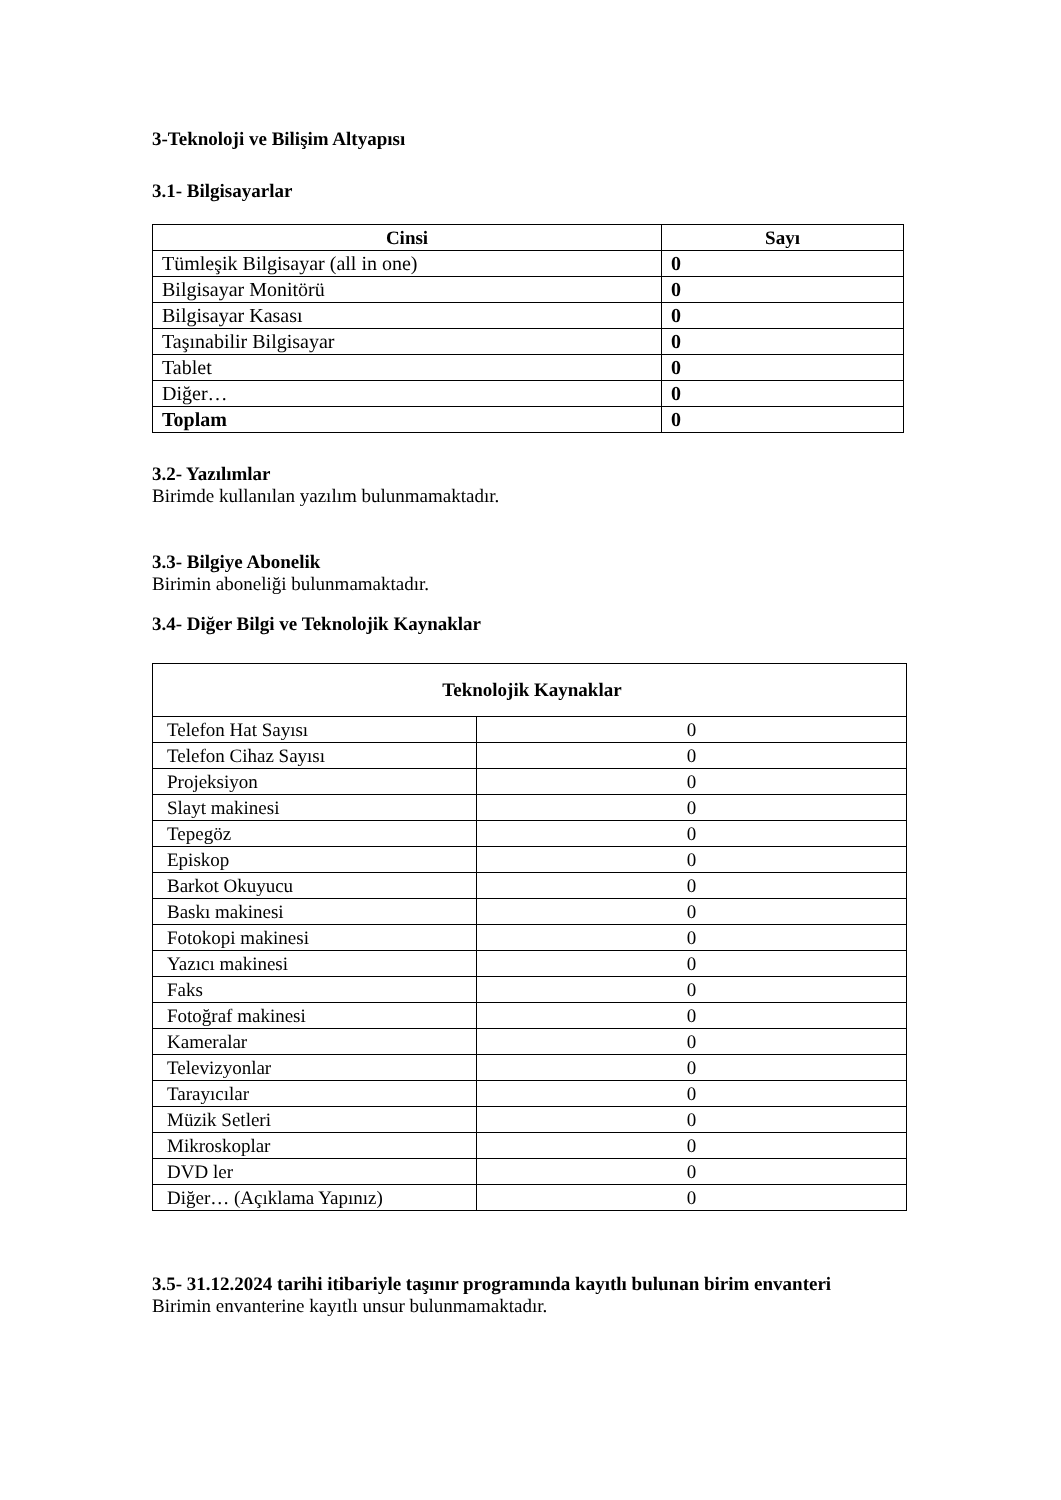3-Teknoloji ve Bilişim Altyapısı
3.1- Bilgisayarlar
| Cinsi | Sayı |
| --- | --- |
| Tümleşik Bilgisayar (all in one) | 0 |
| Bilgisayar Monitörü | 0 |
| Bilgisayar Kasası | 0 |
| Taşınabilir Bilgisayar | 0 |
| Tablet | 0 |
| Diğer… | 0 |
| Toplam | 0 |
3.2- Yazılımlar
Birimde kullanılan yazılım bulunmamaktadır.
3.3- Bilgiye Abonelik
Birimin aboneliği bulunmamaktadır.
3.4- Diğer Bilgi ve Teknolojik Kaynaklar
| Teknolojik Kaynaklar | |
| Telefon Hat Sayısı | 0 |
| Telefon Cihaz Sayısı | 0 |
| Projeksiyon | 0 |
| Slayt makinesi | 0 |
| Tepegöz | 0 |
| Episkop | 0 |
| Barkot Okuyucu | 0 |
| Baskı makinesi | 0 |
| Fotokopi makinesi | 0 |
| Yazıcı makinesi | 0 |
| Faks | 0 |
| Fotoğraf makinesi | 0 |
| Kameralar | 0 |
| Televizyonlar | 0 |
| Tarayıcılar | 0 |
| Müzik Setleri | 0 |
| Mikroskoplar | 0 |
| DVD ler | 0 |
| Diğer… (Açıklama Yapınız) | 0 |
3.5- 31.12.2024 tarihi itibariyle taşınır programında kayıtlı bulunan birim envanteri
Birimin envanterine kayıtlı unsur bulunmamaktadır.